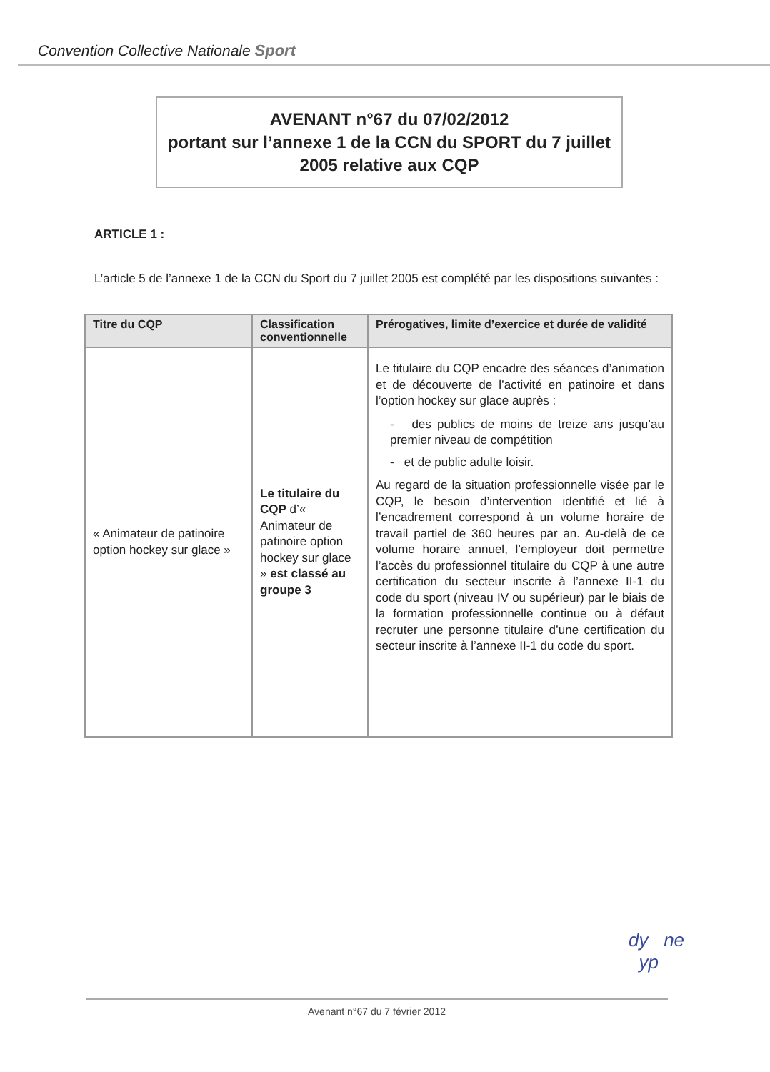Convention Collective Nationale Sport
AVENANT n°67 du 07/02/2012
portant sur l’annexe 1 de la CCN du SPORT du 7 juillet 2005 relative aux CQP
ARTICLE 1 :
L’article 5 de l’annexe 1 de la CCN du Sport du 7 juillet 2005 est complété par les dispositions suivantes :
| Titre du CQP | Classification conventionnelle | Prérogatives, limite d’exercice et durée de validité |
| --- | --- | --- |
| « Animateur de patinoire option hockey sur glace » | Le titulaire du CQP d’« Animateur de patinoire option hockey sur glace » est classé au groupe 3 | Le titulaire du CQP encadre des séances d’animation et de découverte de l’activité en patinoire et dans l’option hockey sur glace auprès : - des publics de moins de treize ans jusqu’au premier niveau de compétition - et de public adulte loisir. Au regard de la situation professionnelle visée par le CQP, le besoin d’intervention identifié et lié à l’encadrement correspond à un volume horaire de travail partiel de 360 heures par an. Au-delà de ce volume horaire annuel, l’employeur doit permettre l’accès du professionnel titulaire du CQP à une autre certification du secteur inscrite à l’annexe II-1 du code du sport (niveau IV ou supérieur) par le biais de la formation professionnelle continue ou à défaut recruter une personne titulaire d’une certification du secteur inscrite à l’annexe II-1 du code du sport. |
dy ne
yp
Avenant n°67 du 7 février 2012